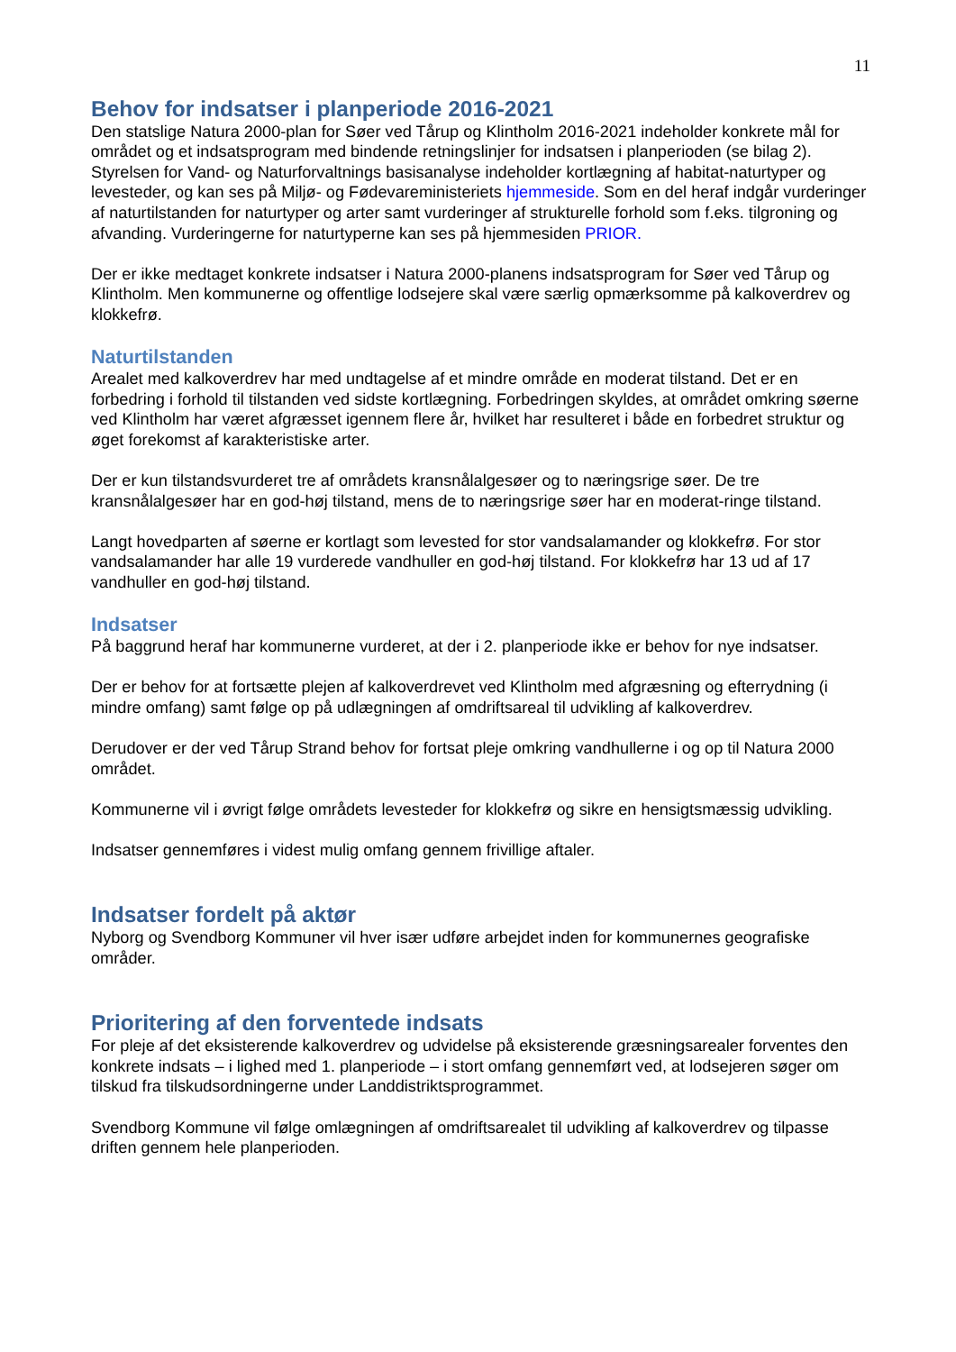11
Behov for indsatser i planperiode 2016-2021
Den statslige Natura 2000-plan for Søer ved Tårup og Klintholm 2016-2021 indeholder konkrete mål for området og et indsatsprogram med bindende retningslinjer for indsatsen i planperioden (se bilag 2). Styrelsen for Vand- og Naturforvaltnings basisanalyse indeholder kortlægning af habitat-naturtyper og levesteder, og kan ses på Miljø- og Fødevareministeriets hjemmeside. Som en del heraf indgår vurderinger af naturtilstanden for naturtyper og arter samt vurderinger af strukturelle forhold som f.eks. tilgroning og afvanding. Vurderingerne for naturtyperne kan ses på hjemmesiden PRIOR.
Der er ikke medtaget konkrete indsatser i Natura 2000-planens indsatsprogram for Søer ved Tårup og Klintholm. Men kommunerne og offentlige lodsejere skal være særlig opmærksomme på kalkoverdrev og klokkefrø.
Naturtilstanden
Arealet med kalkoverdrev har med undtagelse af et mindre område en moderat tilstand. Det er en forbedring i forhold til tilstanden ved sidste kortlægning. Forbedringen skyldes, at området omkring søerne ved Klintholm har været afgræsset igennem flere år, hvilket har resulteret i både en forbedret struktur og øget forekomst af karakteristiske arter.
Der er kun tilstandsvurderet tre af områdets kransnålalgesøer og to næringsrige søer. De tre kransnålalgesøer har en god-høj tilstand, mens de to næringsrige søer har en moderat-ringe tilstand.
Langt hovedparten af søerne er kortlagt som levested for stor vandsalamander og klokkefrø. For stor vandsalamander har alle 19 vurderede vandhuller en god-høj tilstand. For klokkefrø har 13 ud af 17 vandhuller en god-høj tilstand.
Indsatser
På baggrund heraf har kommunerne vurderet, at der i 2. planperiode ikke er behov for nye indsatser.
Der er behov for at fortsætte plejen af kalkoverdrevet ved Klintholm med afgræsning og efterrydning (i mindre omfang) samt følge op på udlægningen af omdriftsareal til udvikling af kalkoverdrev.
Derudover er der ved Tårup Strand behov for fortsat pleje omkring vandhullerne i og op til Natura 2000 området.
Kommunerne vil i øvrigt følge områdets levesteder for klokkefrø og sikre en hensigtsmæssig udvikling.
Indsatser gennemføres i videst mulig omfang gennem frivillige aftaler.
Indsatser fordelt på aktør
Nyborg og Svendborg Kommuner vil hver især udføre arbejdet inden for kommunernes geografiske områder.
Prioritering af den forventede indsats
For pleje af det eksisterende kalkoverdrev og udvidelse på eksisterende græsningsarealer forventes den konkrete indsats – i lighed med 1. planperiode – i stort omfang gennemført ved, at lodsejeren søger om tilskud fra tilskudsordningerne under Landdistriktsprogrammet.
Svendborg Kommune vil følge omlægningen af omdriftsarealet til udvikling af kalkoverdrev og tilpasse driften gennem hele planperioden.